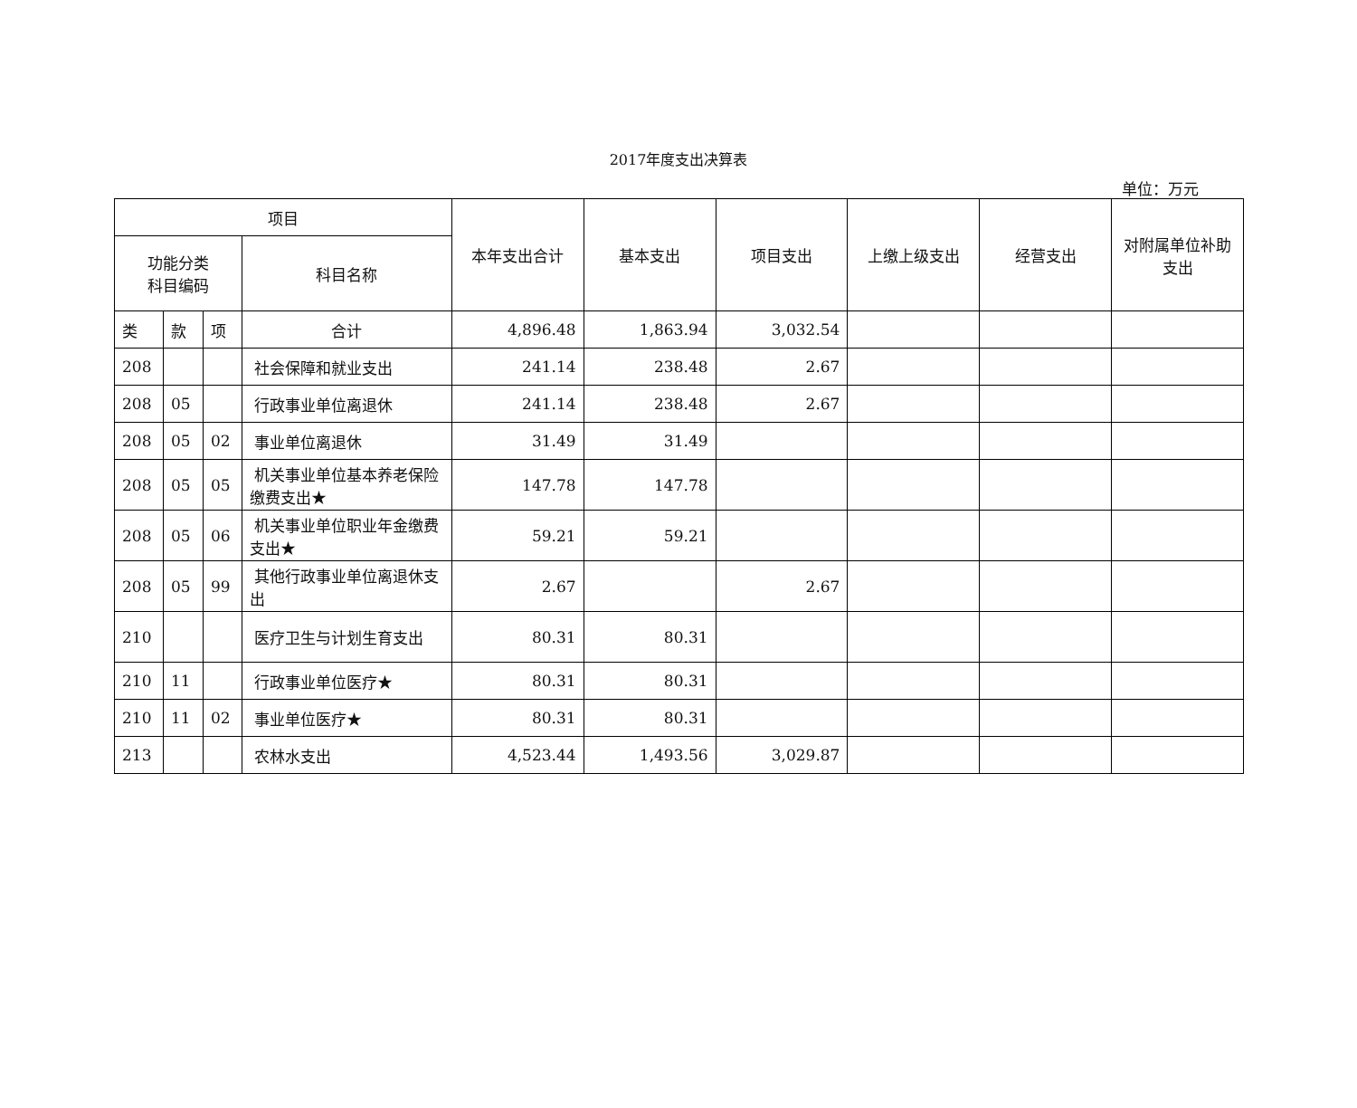2017年度支出决算表
单位：万元
| 项目 | | | | 本年支出合计 | 基本支出 | 项目支出 | 上缴上级支出 | 经营支出 | 对附属单位补助支出 |
| --- | --- | --- | --- | --- | --- | --- | --- | --- | --- |
| 功能分类 科目编码 | | | 科目名称 | | | | | | |
| 类 | 款 | 项 | 合计 | 4,896.48 | 1,863.94 | 3,032.54 | | | |
| 208 | | | 社会保障和就业支出 | 241.14 | 238.48 | 2.67 | | | |
| 208 | 05 | | 行政事业单位离退休 | 241.14 | 238.48 | 2.67 | | | |
| 208 | 05 | 02 | 事业单位离退休 | 31.49 | 31.49 | | | | |
| 208 | 05 | 05 | 机关事业单位基本养老保险缴费支出★ | 147.78 | 147.78 | | | | |
| 208 | 05 | 06 | 机关事业单位职业年金缴费支出★ | 59.21 | 59.21 | | | | |
| 208 | 05 | 99 | 其他行政事业单位离退休支出 | 2.67 | | 2.67 | | | |
| 210 | | | 医疗卫生与计划生育支出 | 80.31 | 80.31 | | | | |
| 210 | 11 | | 行政事业单位医疗★ | 80.31 | 80.31 | | | | |
| 210 | 11 | 02 | 事业单位医疗★ | 80.31 | 80.31 | | | | |
| 213 | | | 农林水支出 | 4,523.44 | 1,493.56 | 3,029.87 | | | |